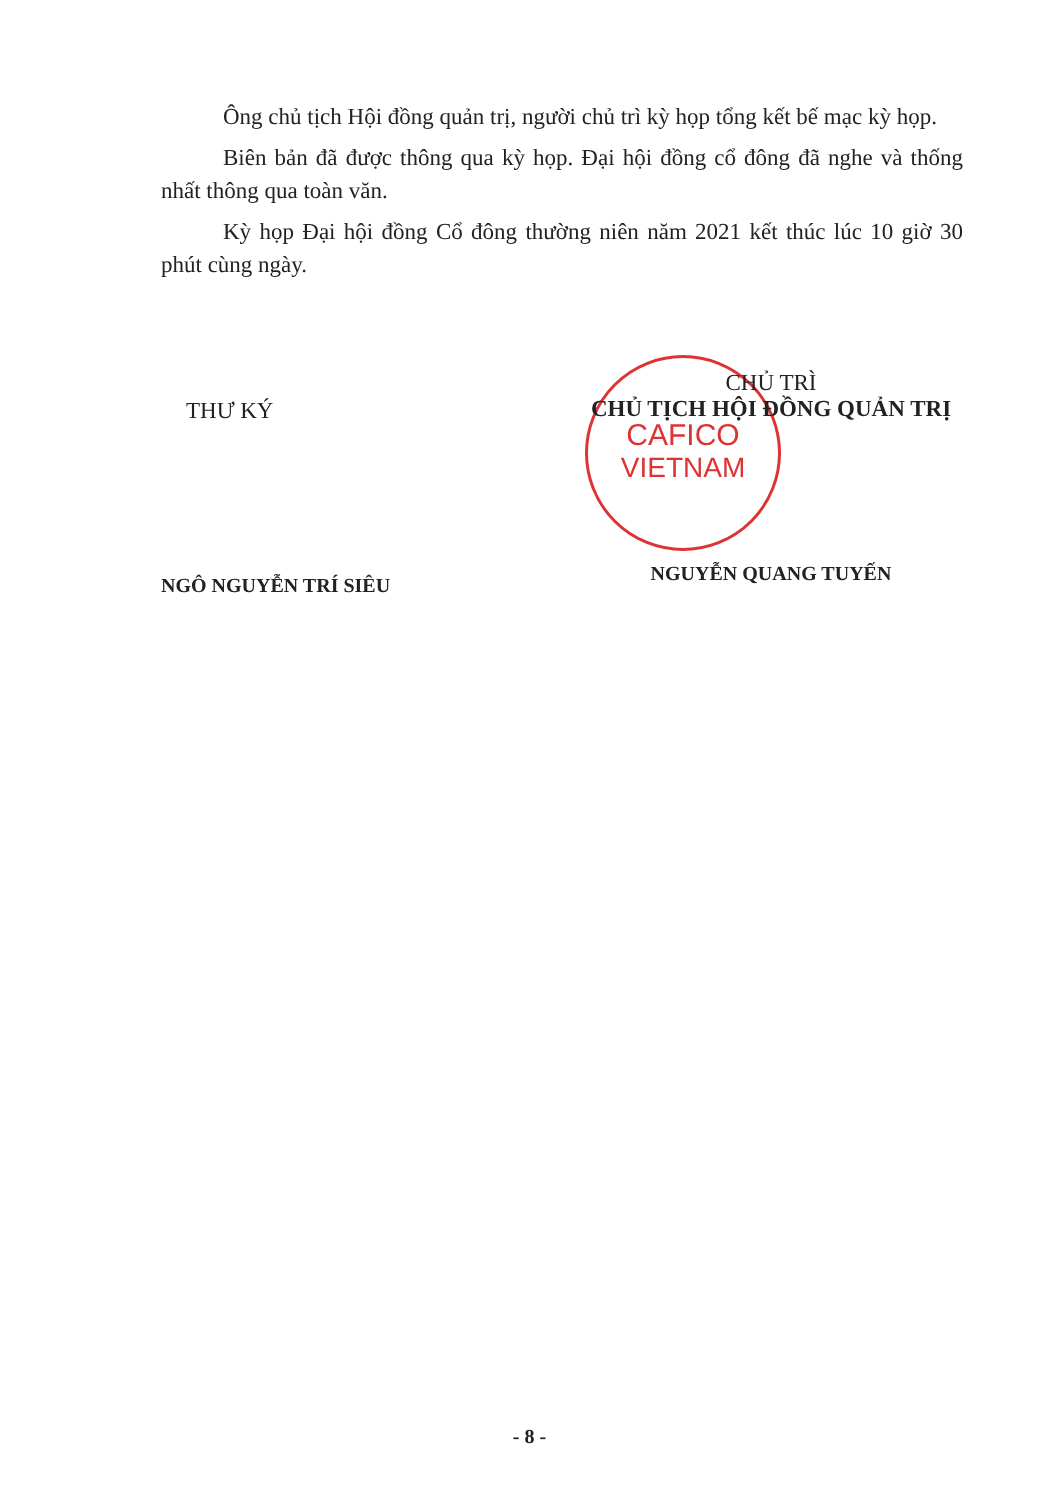CAFICO
VIETNAM
Ông chủ tịch Hội đồng quản trị, người chủ trì kỳ họp tổng kết bế mạc kỳ họp.
Biên bản đã được thông qua kỳ họp. Đại hội đồng cổ đông đã nghe và thống nhất thông qua toàn văn.
Kỳ họp Đại hội đồng Cổ đông thường niên năm 2021 kết thúc lúc 10 giờ 30 phút cùng ngày.
THƯ KÝ
NGÔ NGUYỄN TRÍ SIÊU
CHỦ TRÌ
CHỦ TỊCH HỘI ĐỒNG QUẢN TRỊ
NGUYỄN QUANG TUYẾN
- 8 -